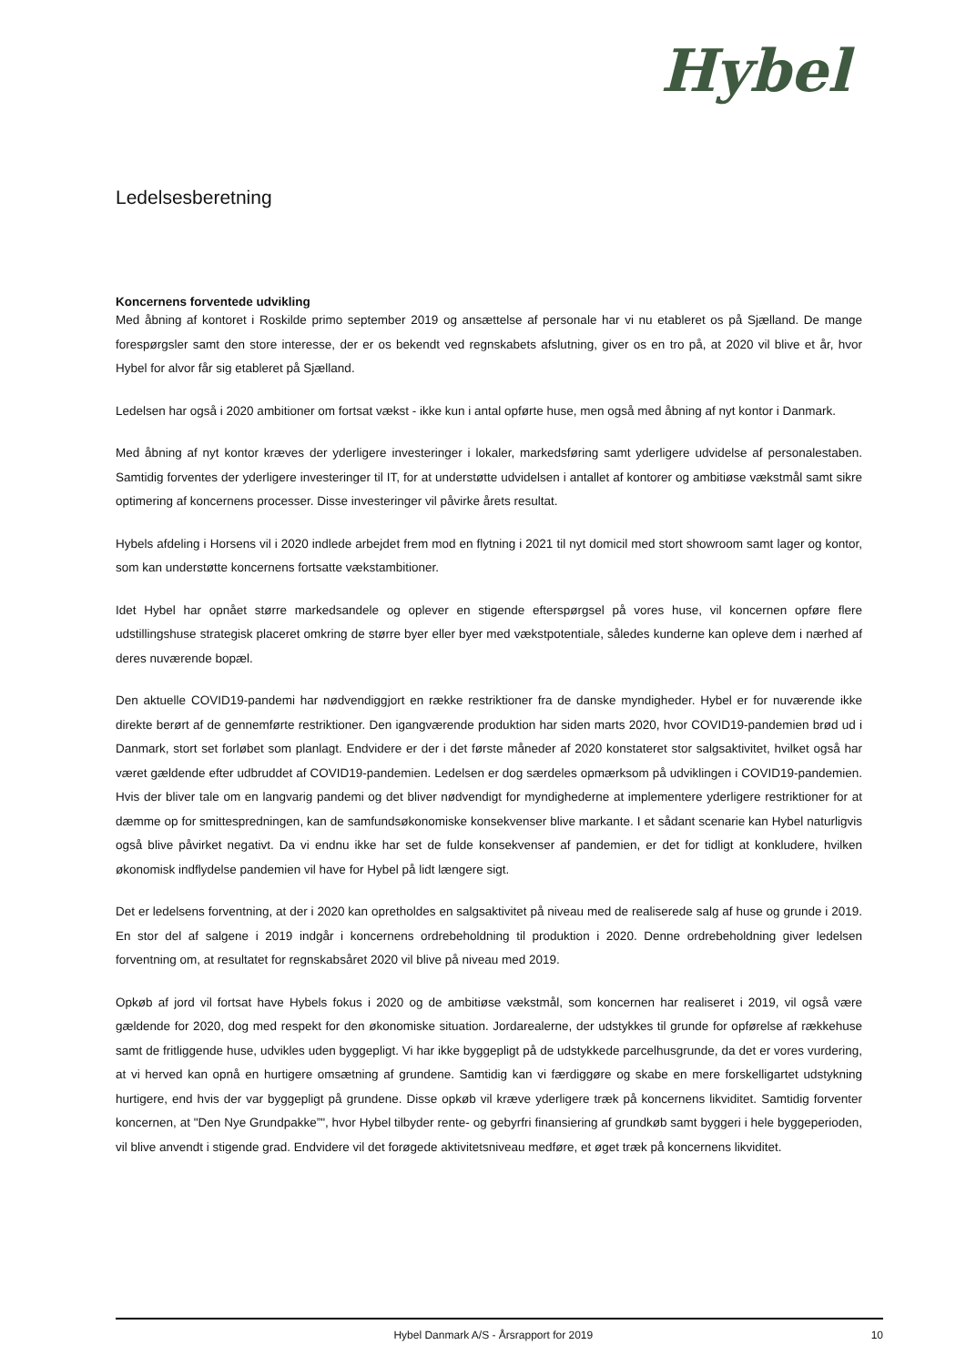Hybel
Ledelsesberetning
Koncernens forventede udvikling
Med åbning af kontoret i Roskilde primo september 2019 og ansættelse af personale har vi nu etableret os på Sjælland. De mange forespørgsler samt den store interesse, der er os bekendt ved regnskabets afslutning, giver os en tro på, at 2020 vil blive et år, hvor Hybel for alvor får sig etableret på Sjælland.
Ledelsen har også i 2020 ambitioner om fortsat vækst - ikke kun i antal opførte huse, men også med åbning af nyt kontor i Danmark.
Med åbning af nyt kontor kræves der yderligere investeringer i lokaler, markedsføring samt yderligere udvidelse af personalestaben. Samtidig forventes der yderligere investeringer til IT, for at understøtte udvidelsen i antallet af kontorer og ambitiøse vækstmål samt sikre optimering af koncernens processer. Disse investeringer vil påvirke årets resultat.
Hybels afdeling i Horsens vil i 2020 indlede arbejdet frem mod en flytning i 2021 til nyt domicil med stort showroom samt lager og kontor, som kan understøtte koncernens fortsatte vækstambitioner.
Idet Hybel har opnået større markedsandele og oplever en stigende efterspørgsel på vores huse, vil koncernen opføre flere udstillingshuse strategisk placeret omkring de større byer eller byer med vækstpotentiale, således kunderne kan opleve dem i nærhed af deres nuværende bopæl.
Den aktuelle COVID19-pandemi har nødvendiggjort en række restriktioner fra de danske myndigheder. Hybel er for nuværende ikke direkte berørt af de gennemførte restriktioner. Den igangværende produktion har siden marts 2020, hvor COVID19-pandemien brød ud i Danmark, stort set forløbet som planlagt. Endvidere er der i det første måneder af 2020 konstateret stor salgsaktivitet, hvilket også har været gældende efter udbruddet af COVID19-pandemien. Ledelsen er dog særdeles opmærksom på udviklingen i COVID19-pandemien. Hvis der bliver tale om en langvarig pandemi og det bliver nødvendigt for myndighederne at implementere yderligere restriktioner for at dæmme op for smittespredningen, kan de samfundsøkonomiske konsekvenser blive markante. I et sådant scenarie kan Hybel naturligvis også blive påvirket negativt. Da vi endnu ikke har set de fulde konsekvenser af pandemien, er det for tidligt at konkludere, hvilken økonomisk indflydelse pandemien vil have for Hybel på lidt længere sigt.
Det er ledelsens forventning, at der i 2020 kan opretholdes en salgsaktivitet på niveau med de realiserede salg af huse og grunde i 2019. En stor del af salgene i 2019 indgår i koncernens ordrebeholdning til produktion i 2020. Denne ordrebeholdning giver ledelsen forventning om, at resultatet for regnskabsåret 2020 vil blive på niveau med 2019.
Opkøb af jord vil fortsat have Hybels fokus i 2020 og de ambitiøse vækstmål, som koncernen har realiseret i 2019, vil også være gældende for 2020, dog med respekt for den økonomiske situation. Jordarealerne, der udstykkes til grunde for opførelse af rækkehuse samt de fritliggende huse, udvikles uden byggepligt. Vi har ikke byggepligt på de udstykkede parcelhusgrunde, da det er vores vurdering, at vi herved kan opnå en hurtigere omsætning af grundene. Samtidig kan vi færdiggøre og skabe en mere forskelligartet udstykning hurtigere, end hvis der var byggepligt på grundene. Disse opkøb vil kræve yderligere træk på koncernens likviditet. Samtidig forventer koncernen, at "Den Nye Grundpakke”", hvor Hybel tilbyder rente- og gebyrfri finansiering af grundkøb samt byggeri i hele byggeperioden, vil blive anvendt i stigende grad. Endvidere vil det forøgede aktivitetsniveau medføre, et øget træk på koncernens likviditet.
Hybel Danmark A/S - Årsrapport for 2019 10